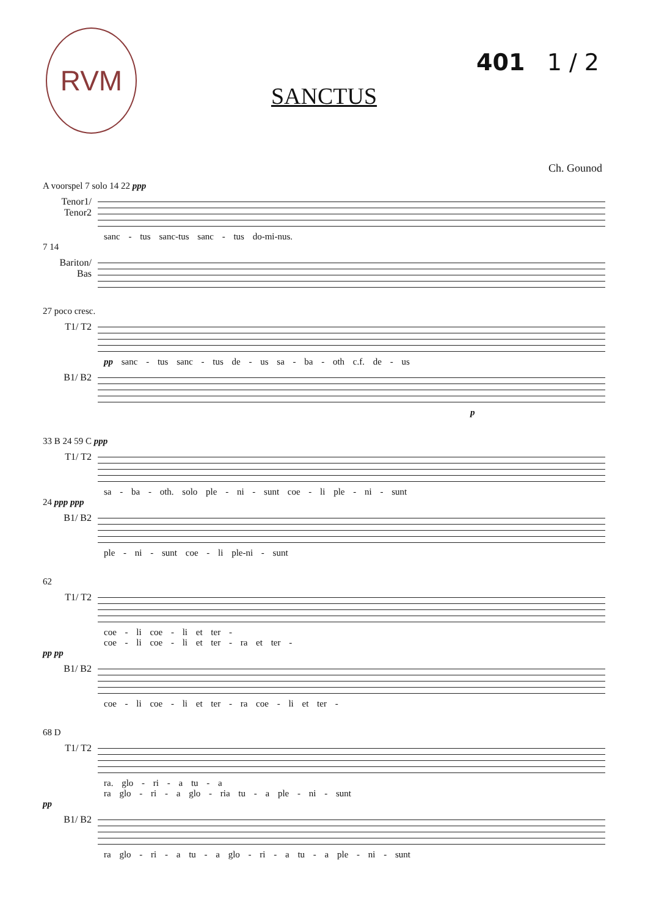RVM
401 1 / 2
SANCTUS
Ch. Gounod
A voorspel 7 solo 14 22 ppp
Tenor1/ Tenor2
sanc - tus sanc-tus sanc - tus do-mi-nus.
7 14
Bariton/ Bas
27 poco cresc.
T1/ T2
pp sanc - tus sanc - tus de - us sa - ba - oth c.f. de - us
B1/ B2
p
33 B 24 59 C ppp
T1/ T2
sa - ba - oth. solo ple - ni - sunt coe - li ple - ni - sunt
24 ppp ppp
B1/ B2
ple - ni - sunt coe - li ple-ni - sunt
62
T1/ T2
coe - li coe - li et ter -
coe - li coe - li et ter - ra et ter -
pp pp
B1/ B2
coe - li coe - li et ter - ra coe - li et ter -
68 D
T1/ T2
ra. glo - ri - a tu - a
ra glo - ri - a glo - ria tu - a ple - ni - sunt
pp
B1/ B2
ra glo - ri - a tu - a glo - ri - a tu - a ple - ni - sunt